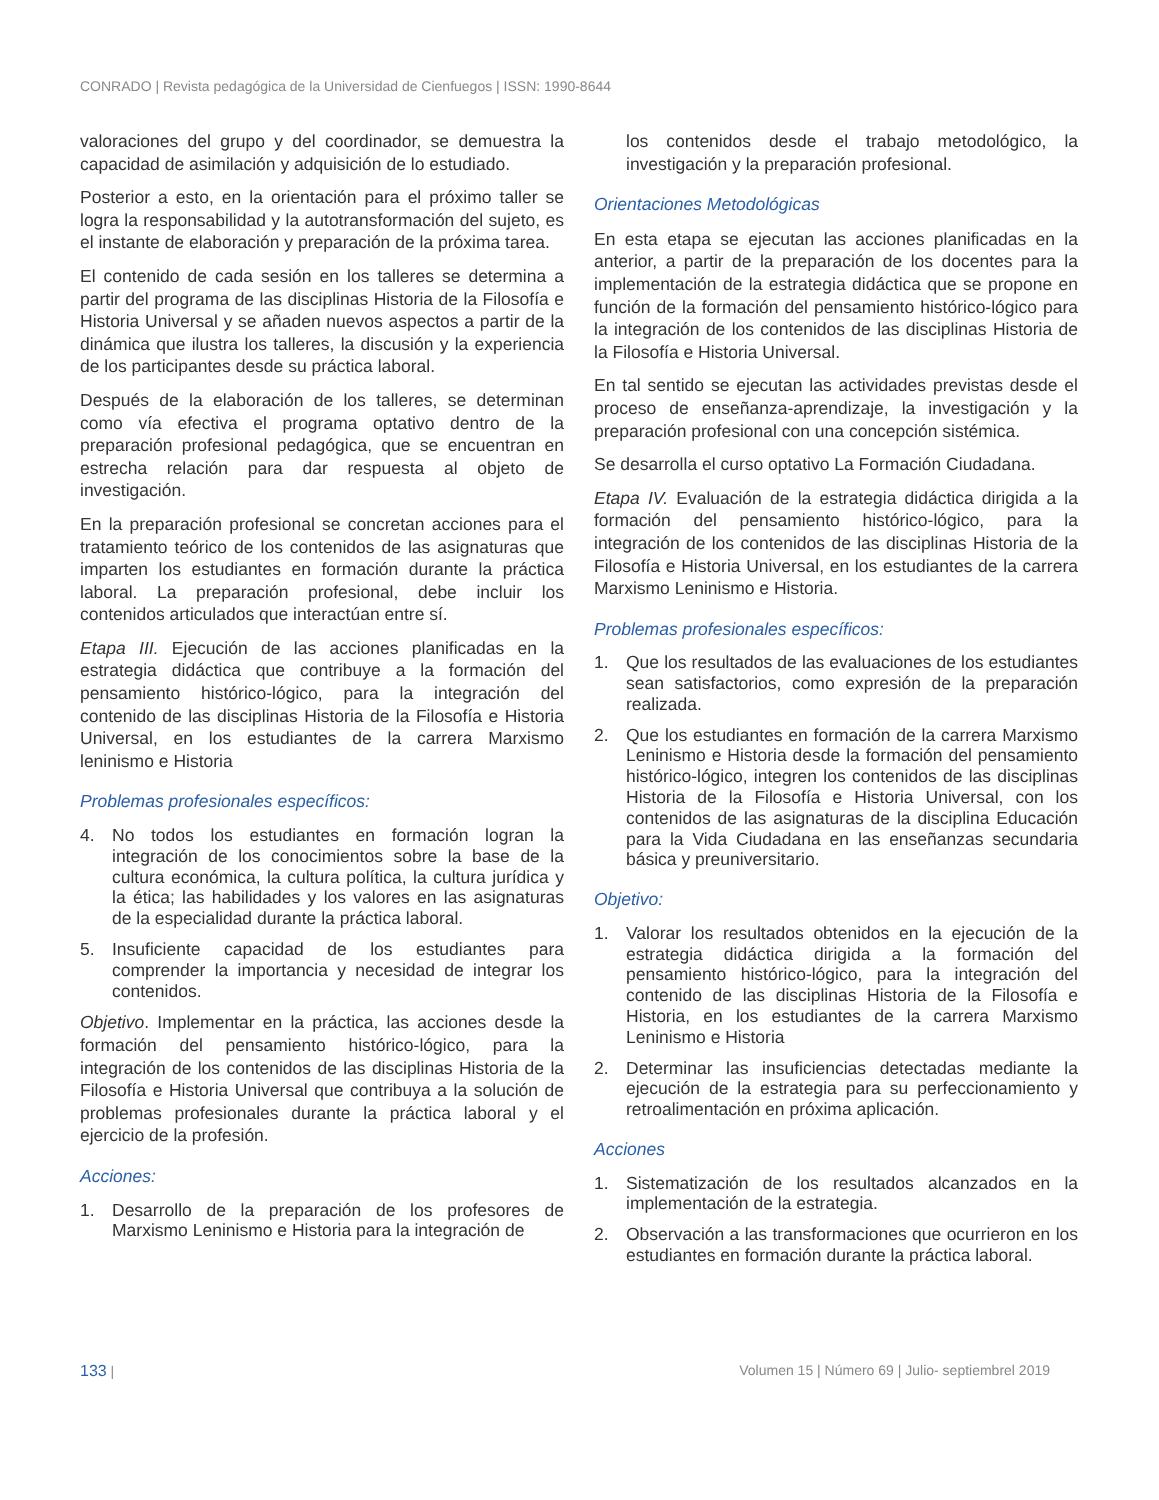CONRADO | Revista pedagógica de la Universidad de Cienfuegos | ISSN: 1990-8644
valoraciones del grupo y del coordinador, se demuestra la capacidad de asimilación y adquisición de lo estudiado.
Posterior a esto, en la orientación para el próximo taller se logra la responsabilidad y la autotransformación del sujeto, es el instante de elaboración y preparación de la próxima tarea.
El contenido de cada sesión en los talleres se determina a partir del programa de las disciplinas Historia de la Filosofía e Historia Universal y se añaden nuevos aspectos a partir de la dinámica que ilustra los talleres, la discusión y la experiencia de los participantes desde su práctica laboral.
Después de la elaboración de los talleres, se determinan como vía efectiva el programa optativo dentro de la preparación profesional pedagógica, que se encuentran en estrecha relación para dar respuesta al objeto de investigación.
En la preparación profesional se concretan acciones para el tratamiento teórico de los contenidos de las asignaturas que imparten los estudiantes en formación durante la práctica laboral. La preparación profesional, debe incluir los contenidos articulados que interactúan entre sí.
Etapa III. Ejecución de las acciones planificadas en la estrategia didáctica que contribuye a la formación del pensamiento histórico-lógico, para la integración del contenido de las disciplinas Historia de la Filosofía e Historia Universal, en los estudiantes de la carrera Marxismo leninismo e Historia
Problemas profesionales específicos:
4. No todos los estudiantes en formación logran la integración de los conocimientos sobre la base de la cultura económica, la cultura política, la cultura jurídica y la ética; las habilidades y los valores en las asignaturas de la especialidad durante la práctica laboral.
5. Insuficiente capacidad de los estudiantes para comprender la importancia y necesidad de integrar los contenidos.
Objetivo. Implementar en la práctica, las acciones desde la formación del pensamiento histórico-lógico, para la integración de los contenidos de las disciplinas Historia de la Filosofía e Historia Universal que contribuya a la solución de problemas profesionales durante la práctica laboral y el ejercicio de la profesión.
Acciones:
1. Desarrollo de la preparación de los profesores de Marxismo Leninismo e Historia para la integración de
los contenidos desde el trabajo metodológico, la investigación y la preparación profesional.
Orientaciones Metodológicas
En esta etapa se ejecutan las acciones planificadas en la anterior, a partir de la preparación de los docentes para la implementación de la estrategia didáctica que se propone en función de la formación del pensamiento histórico-lógico para la integración de los contenidos de las disciplinas Historia de la Filosofía e Historia Universal.
En tal sentido se ejecutan las actividades previstas desde el proceso de enseñanza-aprendizaje, la investigación y la preparación profesional con una concepción sistémica.
Se desarrolla el curso optativo La Formación Ciudadana.
Etapa IV. Evaluación de la estrategia didáctica dirigida a la formación del pensamiento histórico-lógico, para la integración de los contenidos de las disciplinas Historia de la Filosofía e Historia Universal, en los estudiantes de la carrera Marxismo Leninismo e Historia.
Problemas profesionales específicos:
1. Que los resultados de las evaluaciones de los estudiantes sean satisfactorios, como expresión de la preparación realizada.
2. Que los estudiantes en formación de la carrera Marxismo Leninismo e Historia desde la formación del pensamiento histórico-lógico, integren los contenidos de las disciplinas Historia de la Filosofía e Historia Universal, con los contenidos de las asignaturas de la disciplina Educación para la Vida Ciudadana en las enseñanzas secundaria básica y preuniversitario.
Objetivo:
1. Valorar los resultados obtenidos en la ejecución de la estrategia didáctica dirigida a la formación del pensamiento histórico-lógico, para la integración del contenido de las disciplinas Historia de la Filosofía e Historia, en los estudiantes de la carrera Marxismo Leninismo e Historia
2. Determinar las insuficiencias detectadas mediante la ejecución de la estrategia para su perfeccionamiento y retroalimentación en próxima aplicación.
Acciones
1. Sistematización de los resultados alcanzados en la implementación de la estrategia.
2. Observación a las transformaciones que ocurrieron en los estudiantes en formación durante la práctica laboral.
133 | Volumen 15 | Número 69 | Julio- septiembrel 2019